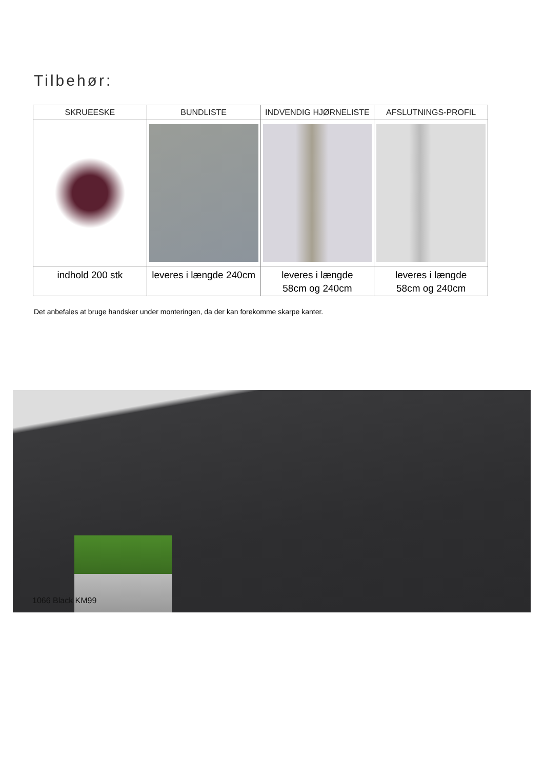Tilbehør:
| SKRUEESKE | BUNDLISTE | INDVENDIG HJØRNELISTE | AFSLUTNINGS-PROFIL |
| --- | --- | --- | --- |
| indhold 200 stk | leveres i længde 240cm | leveres i længde 58cm og 240cm | leveres i længde 58cm og 240cm |
Det anbefales at bruge handsker under monteringen, da der kan forekomme skarpe kanter.
1066 Black KM99